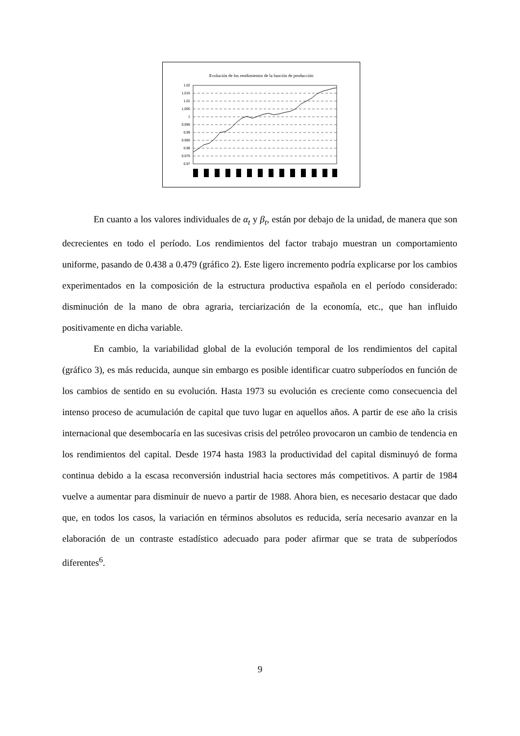Evolución de los rendimientos de la función de producción
1,02
1,015
1,01
1,005
1
0,995
0,99
0,985
0,98
0,975
0,97
En cuanto a los valores individuales de α<sub>t</sub> y β<sub>t</sub>, están por debajo de la unidad, de manera que son decrecientes en todo el período. Los rendimientos del factor trabajo muestran un comportamiento uniforme, pasando de 0.438 a 0.479 (gráfico 2). Este ligero incremento podría explicarse por los cambios experimentados en la composición de la estructura productiva española en el período considerado: disminución de la mano de obra agraria, terciarización de la economía, etc., que han influido positivamente en dicha variable.
En cambio, la variabilidad global de la evolución temporal de los rendimientos del capital (gráfico 3), es más reducida, aunque sin embargo es posible identificar cuatro subperíodos en función de los cambios de sentido en su evolución. Hasta 1973 su evolución es creciente como consecuencia del intenso proceso de acumulación de capital que tuvo lugar en aquellos años. A partir de ese año la crisis internacional que desembocaría en las sucesivas crisis del petróleo provocaron un cambio de tendencia en los rendimientos del capital. Desde 1974 hasta 1983 la productividad del capital disminuyó de forma continua debido a la escasa reconversión industrial hacia sectores más competitivos. A partir de 1984 vuelve a aumentar para disminuir de nuevo a partir de 1988. Ahora bien, es necesario destacar que dado que, en todos los casos, la variación en términos absolutos es reducida, sería necesario avanzar en la elaboración de un contraste estadístico adecuado para poder afirmar que se trata de subperíodos diferentes<sup>6</sup>.
9